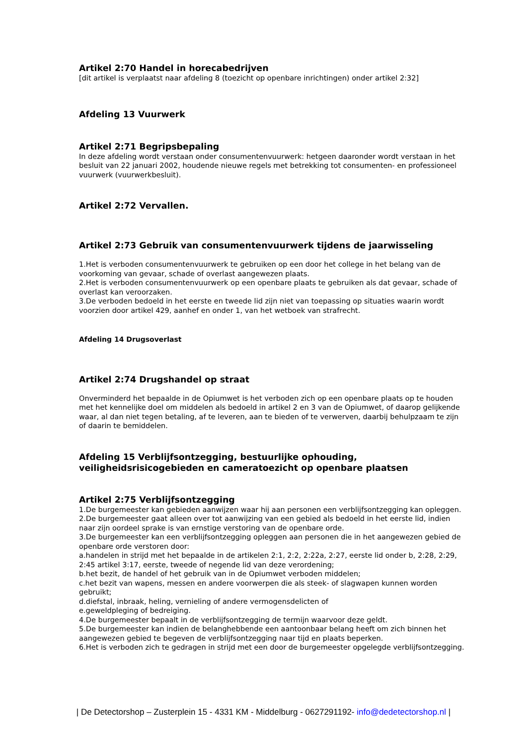Artikel 2:70 Handel in horecabedrijven
[dit artikel is verplaatst naar afdeling 8 (toezicht op openbare inrichtingen) onder artikel 2:32]
Afdeling 13 Vuurwerk
Artikel 2:71 Begripsbepaling
In deze afdeling wordt verstaan onder consumentenvuurwerk: hetgeen daaronder wordt verstaan in het besluit van 22 januari 2002, houdende nieuwe regels met betrekking tot consumenten- en professioneel vuurwerk (vuurwerkbesluit).
Artikel 2:72 Vervallen.
Artikel 2:73 Gebruik van consumentenvuurwerk tijdens de jaarwisseling
1.Het is verboden consumentenvuurwerk te gebruiken op een door het college in het belang van de voorkoming van gevaar, schade of overlast aangewezen plaats.
2.Het is verboden consumentenvuurwerk op een openbare plaats te gebruiken als dat gevaar, schade of overlast kan veroorzaken.
3.De verboden bedoeld in het eerste en tweede lid zijn niet van toepassing op situaties waarin wordt voorzien door artikel 429, aanhef en onder 1, van het wetboek van strafrecht.
Afdeling 14 Drugsoverlast
Artikel 2:74 Drugshandel op straat
Onverminderd het bepaalde in de Opiumwet is het verboden zich op een openbare plaats op te houden met het kennelijke doel om middelen als bedoeld in artikel 2 en 3 van de Opiumwet, of daarop gelijkende waar, al dan niet tegen betaling, af te leveren, aan te bieden of te verwerven, daarbij behulpzaam te zijn of daarin te bemiddelen.
Afdeling 15 Verblijfsontzegging, bestuurlijke ophouding, veiligheidsrisicogebieden en cameratoezicht op openbare plaatsen
Artikel 2:75 Verblijfsontzegging
1.De burgemeester kan gebieden aanwijzen waar hij aan personen een verblijfsontzegging kan opleggen.
2.De burgemeester gaat alleen over tot aanwijzing van een gebied als bedoeld in het eerste lid, indien naar zijn oordeel sprake is van ernstige verstoring van de openbare orde.
3.De burgemeester kan een verblijfsontzegging opleggen aan personen die in het aangewezen gebied de openbare orde verstoren door:
a.handelen in strijd met het bepaalde in de artikelen 2:1, 2:2, 2:22a, 2:27, eerste lid onder b, 2:28, 2:29, 2:45 artikel 3:17, eerste, tweede of negende lid van deze verordening;
b.het bezit, de handel of het gebruik van in de Opiumwet verboden middelen;
c.het bezit van wapens, messen en andere voorwerpen die als steek- of slagwapen kunnen worden gebruikt;
d.diefstal, inbraak, heling, vernieling of andere vermogensdelicten of
e.geweldpleging of bedreiging.
4.De burgemeester bepaalt in de verblijfsontzegging de termijn waarvoor deze geldt.
5.De burgemeester kan indien de belanghebbende een aantoonbaar belang heeft om zich binnen het aangewezen gebied te begeven de verblijfsontzegging naar tijd en plaats beperken.
6.Het is verboden zich te gedragen in strijd met een door de burgemeester opgelegde verblijfsontzegging.
| De Detectorshop – Zusterplein 15 - 4331 KM - Middelburg - 0627291192- info@dedetectorshop.nl |